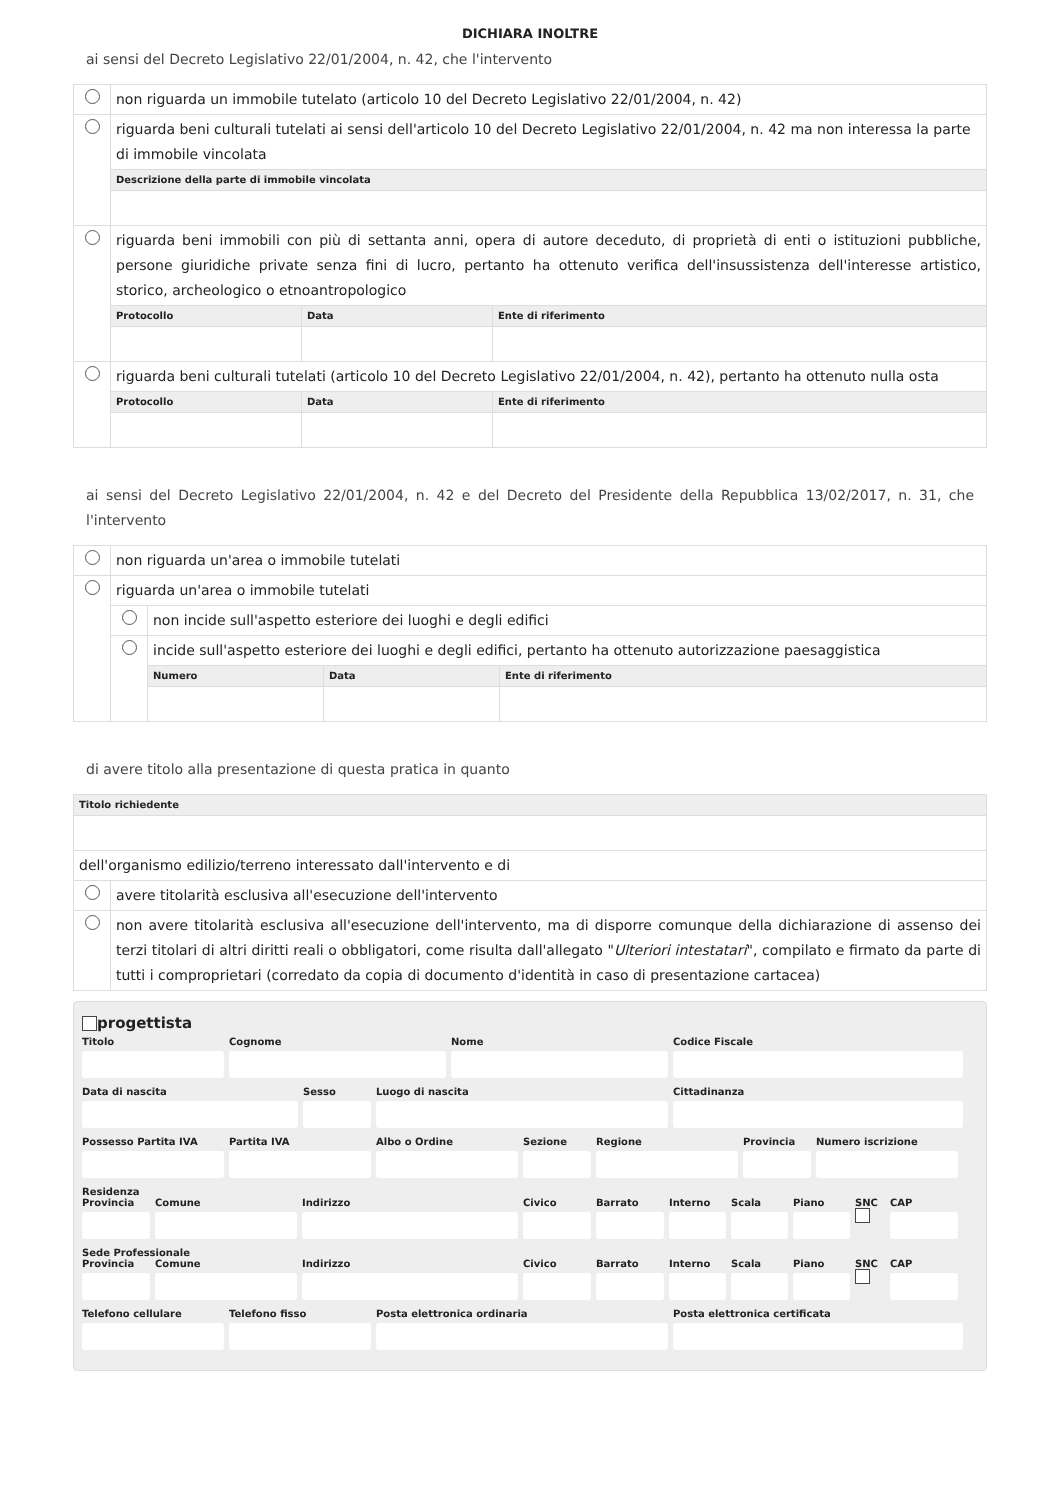DICHIARA INOLTRE
ai sensi del Decreto Legislativo 22/01/2004, n. 42, che l'intervento
| | non riguarda un immobile tutelato (articolo 10 del Decreto Legislativo 22/01/2004, n. 42) | | |
| | riguarda beni culturali tutelati ai sensi dell'articolo 10 del Decreto Legislativo 22/01/2004, n. 42 ma non interessa la parte di immobile vincolata | | |
| | Descrizione della parte di immobile vincolata | | |
| | riguarda beni immobili con più di settanta anni, opera di autore deceduto, di proprietà di enti o istituzioni pubbliche, persone giuridiche private senza fini di lucro, pertanto ha ottenuto verifica dell'insussistenza dell'interesse artistico, storico, archeologico o etnoantropologico | | |
| | Protocollo | Data | Ente di riferimento |
| | riguarda beni culturali tutelati (articolo 10 del Decreto Legislativo 22/01/2004, n. 42), pertanto ha ottenuto nulla osta | | |
| | Protocollo | Data | Ente di riferimento |
ai sensi del Decreto Legislativo 22/01/2004, n. 42 e del Decreto del Presidente della Repubblica 13/02/2017, n. 31, che l'intervento
| | non riguarda un'area o immobile tutelati | | | |
| | riguarda un'area o immobile tutelati | | | |
| | | non incide sull'aspetto esteriore dei luoghi e degli edifici | | |
| | | incide sull'aspetto esteriore dei luoghi e degli edifici, pertanto ha ottenuto autorizzazione paesaggistica | | |
| | | Numero | Data | Ente di riferimento |
di avere titolo alla presentazione di questa pratica in quanto
| Titolo richiedente | |
| dell'organismo edilizio/terreno interessato dall'intervento e di | |
| | avere titolarità esclusiva all'esecuzione dell'intervento |
| | non avere titolarità esclusiva all'esecuzione dell'intervento, ma di disporre comunque della dichiarazione di assenso dei terzi titolari di altri diritti reali o obbligatori, come risulta dall'allegato " Ulteriori intestatari ", compilato e firmato da parte di tutti i comproprietari (corredato da copia di documento d'identità in caso di presentazione cartacea) |
progettista
Titolo Cognome Nome Codice Fiscale
Data di nascita Sesso Luogo di nascita Cittadinanza
Possesso Partita IVA Partita IVA Albo o Ordine Sezione Regione Provincia Numero iscrizione
Residenza
Provincia Comune Indirizzo Civico Barrato Interno Scala Piano SNC
CAP
Sede Professionale
Provincia Comune Indirizzo Civico Barrato Interno Scala Piano SNC
CAP
Telefono cellulare Telefono fisso Posta elettronica ordinaria Posta elettronica certificata